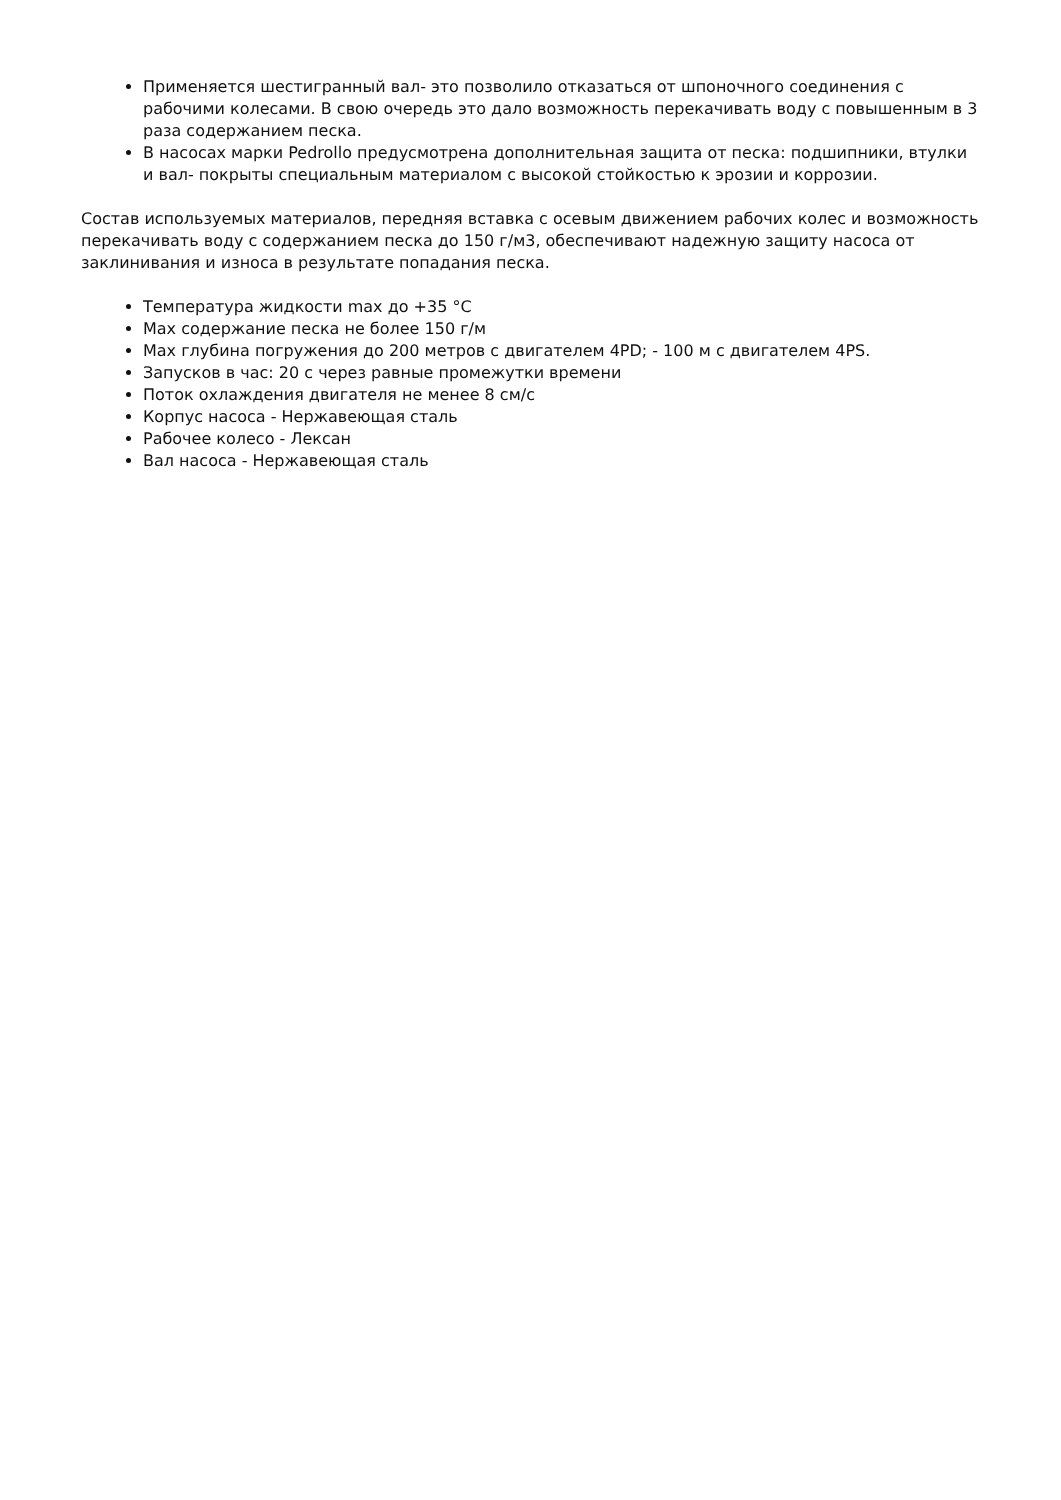Применяется шестигранный вал- это позволило отказаться от шпоночного соединения с рабочими колесами. В свою очередь это дало возможность перекачивать воду с повышенным в 3 раза содержанием песка.
В насосах марки Pedrollo предусмотрена дополнительная защита от песка: подшипники, втулки и вал- покрыты специальным материалом с высокой стойкостью к эрозии и коррозии.
Состав используемых материалов, передняя вставка с осевым движением рабочих колес и возможность перекачивать воду с содержанием песка до 150 г/м3, обеспечивают надежную защиту насоса от заклинивания и износа в результате попадания песка.
Температура жидкости max до +35 °С
Max содержание песка не более 150 г/м
Max глубина погружения до 200 метров с двигателем 4PD; - 100 м с двигателем 4PS.
Запусков в час: 20 с через равные промежутки времени
Поток охлаждения двигателя не менее 8 см/с
Корпус насоса - Нержавеющая сталь
Рабочее колесо - Лексан
Вал насоса - Нержавеющая сталь